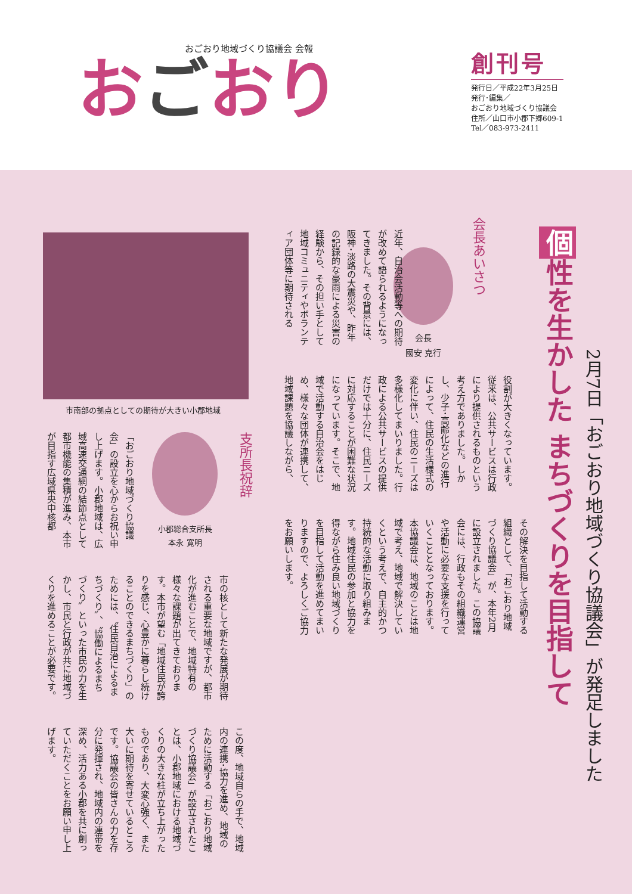おごおり地域づくり協議会 会報
おごおり
創刊号
発行日／平成22年3月25日
発行･編集／
おごおり地域づくり協議会
住所／山口市小郡下郷609-1
Tel／083-973-2411
個 性を生かした まちづくりを目指して
2月7日「おごおり地域づくり協議会」が発足しました
会長あいさつ
会長
國安 克行
近年、自治会活動等への期待が改めて語られるようになってきました。その背景には、阪神･淡路の大震災や、昨年の記録的な豪雨による災害の経験から、その担い手として地域コミュニティやボランティア団体等に期待される
役割が大きくなっています。従来は、公共サービスは行政により提供されるものという考え方でありました。しかし、少子･高齢化などの進行によって、住民の生活様式の変化に伴い、住民のニーズは多様化してまいりました。行政による公共サービスの提供だけでは十分に、住民ニーズに対応することが困難な状況になっています。そこで、地域で活動する自治会をはじめ、様々な団体が連携して、地域課題を協議しながら、
その解決を目指して活動する組織として、「おごおり地域づくり協議会」が、本年2月に設立されました。この協議会には、行政もその組織運営や活動に必要な支援を行っていくこととなっております。本協議会は、地域のことは地域で考え、地域で解決していくという考えで、自主的かつ持続的な活動に取り組みます。地域住民の参加と協力を得ながら住み良い地域づくりを目指して活動を進めてまいりますので、よろしくご協力をお願いします。
市南部の拠点としての期待が大きい小郡地域
支所長祝辞
小郡総合支所長
本永 寛明
「おごおり地域づくり協議会」の設立を心からお祝い申し上げます。小郡地域は、広域高速交通網の結節点として都市機能の集積が進み、本市が目指す広域県央中核都
市の核として新たな発展が期待される重要な地域ですが、都市化が進むことで、地域特有の様々な課題が出てきております。本市が望む「地域住民が誇りを感じ、心豊かに暮らし続けることのできるまちづくり」のためには、〝住民自治によるまちづくり〟、〝協働によるまちづくり〟といった市民の力を生かし、市民と行政が共に地域づくりを進めることが必要です。
この度、地域自らの手で、地域内の連携･協力を進め、地域のために活動する「おごおり地域づくり協議会」が設立されたことは、小郡地域における地域づくりの大きな柱が立ち上がったものであり、大変心強く、また大いに期待を寄せているところです。協議会の皆さんの力を存分に発揮され、地域内の連帯を深め、活力ある小郡を共に創っていただくことをお願い申し上げます。